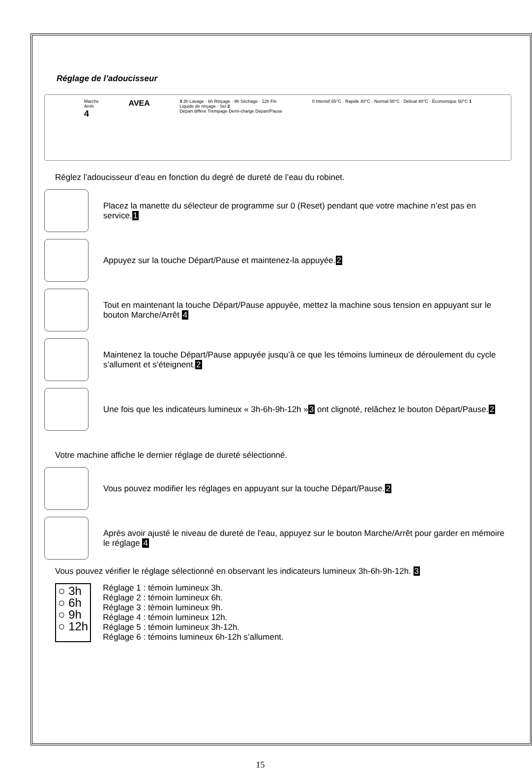Réglage de l’adoucisseur
Marche
Arrêt
4
AVEA
3 3h Lavage · 6h Rinçage · 9h Séchage · 12h Fin
Liquide de rinçage · Sel 2
Départ différé Trempage Demi-charge Départ/Pause
0 Intensif 65°C · Rapide 40°C · Normal 55°C · Délicat 40°C · Économique 50°C 1
Réglez l’adoucisseur d’eau en fonction du degré de dureté de l’eau du robinet.
Placez la manette du sélecteur de programme sur 0 (Reset) pendant que votre machine n’est pas en service.1
Appuyez sur la touche Départ/Pause et maintenez-la appuyée.2
Tout en maintenant la touche Départ/Pause appuyée, mettez la machine sous tension en appuyant sur le bouton Marche/Arrêt 4
Maintenez la touche Départ/Pause appuyée jusqu’à ce que les témoins lumineux de déroulement du cycle s’allument et s’éteignent.2
Une fois que les indicateurs lumineux « 3h-6h-9h-12h »3 ont clignoté, relâchez le bouton Départ/Pause.2
Votre machine affiche le dernier réglage de dureté sélectionné.
Vous pouvez modifier les réglages en appuyant sur la touche Départ/Pause.2
Après avoir ajusté le niveau de dureté de l'eau, appuyez sur le bouton Marche/Arrêt pour garder en mémoire le réglage 4
Vous pouvez vérifier le réglage sélectionné en observant les indicateurs lumineux 3h-6h-9h-12h. 3
○ 3h
○ 6h
○ 9h
○ 12h
Réglage 1 : témoin lumineux 3h.
Réglage 2 : témoin lumineux 6h.
Réglage 3 : témoin lumineux 9h.
Réglage 4 : témoin lumineux 12h.
Réglage 5 : témoin lumineux 3h-12h.
Réglage 6 : témoins lumineux 6h-12h s’allument.
15